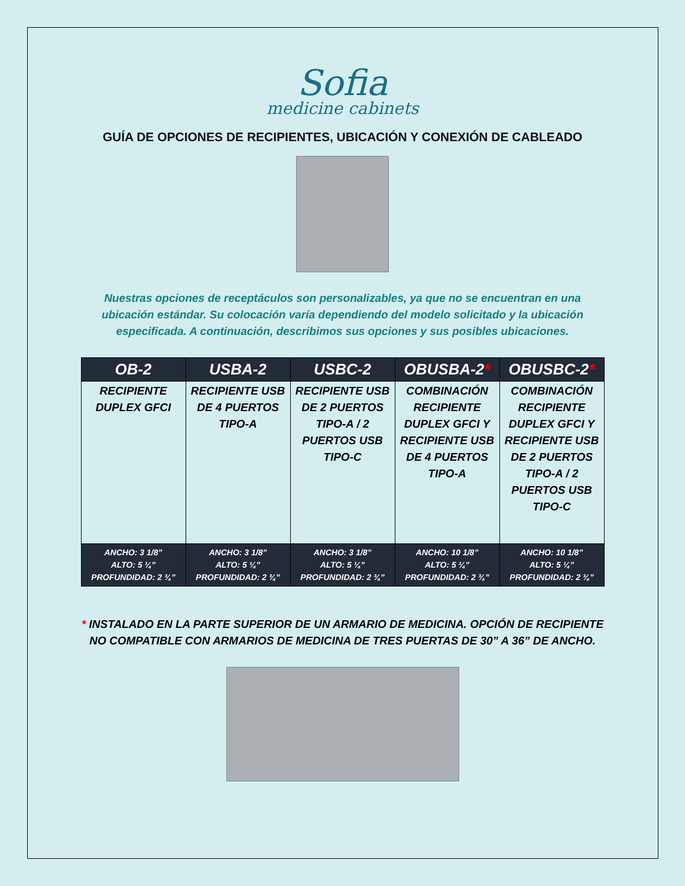Sofia
medicine cabinets
GUÍA DE OPCIONES DE RECIPIENTES, UBICACIÓN Y CONEXIÓN DE CABLEADO
Nuestras opciones de receptáculos son personalizables, ya que no se encuentran en una ubicación estándar. Su colocación varía dependiendo del modelo solicitado y la ubicación especificada. A continuación, describimos sus opciones y sus posibles ubicaciones.
| OB-2 | USBA-2 | USBC-2 | OBUSBA-2 * | OBUSBC-2 * |
| --- | --- | --- | --- | --- |
| RECIPIENTE DUPLEX GFCI | RECIPIENTE USB DE 4 PUERTOS TIPO-A | RECIPIENTE USB DE 2 PUERTOS TIPO-A / 2 PUERTOS USB TIPO-C | COMBINACIÓN RECIPIENTE DUPLEX GFCI Y RECIPIENTE USB DE 4 PUERTOS TIPO-A | COMBINACIÓN RECIPIENTE DUPLEX GFCI Y RECIPIENTE USB DE 2 PUERTOS TIPO-A / 2 PUERTOS USB TIPO-C |
| ANCHO: 3 1/8” ALTO: 5 ¼” PROFUNDIDAD: 2 ¾” | ANCHO: 3 1/8” ALTO: 5 ¼” PROFUNDIDAD: 2 ¾” | ANCHO: 3 1/8” ALTO: 5 ¼” PROFUNDIDAD: 2 ¾” | ANCHO: 10 1/8” ALTO: 5 ¼” PROFUNDIDAD: 2 ¾” | ANCHO: 10 1/8” ALTO: 5 ¼” PROFUNDIDAD: 2 ¾” |
* INSTALADO EN LA PARTE SUPERIOR DE UN ARMARIO DE MEDICINA. OPCIÓN DE RECIPIENTE NO COMPATIBLE CON ARMARIOS DE MEDICINA DE TRES PUERTAS DE 30” A 36” DE ANCHO.